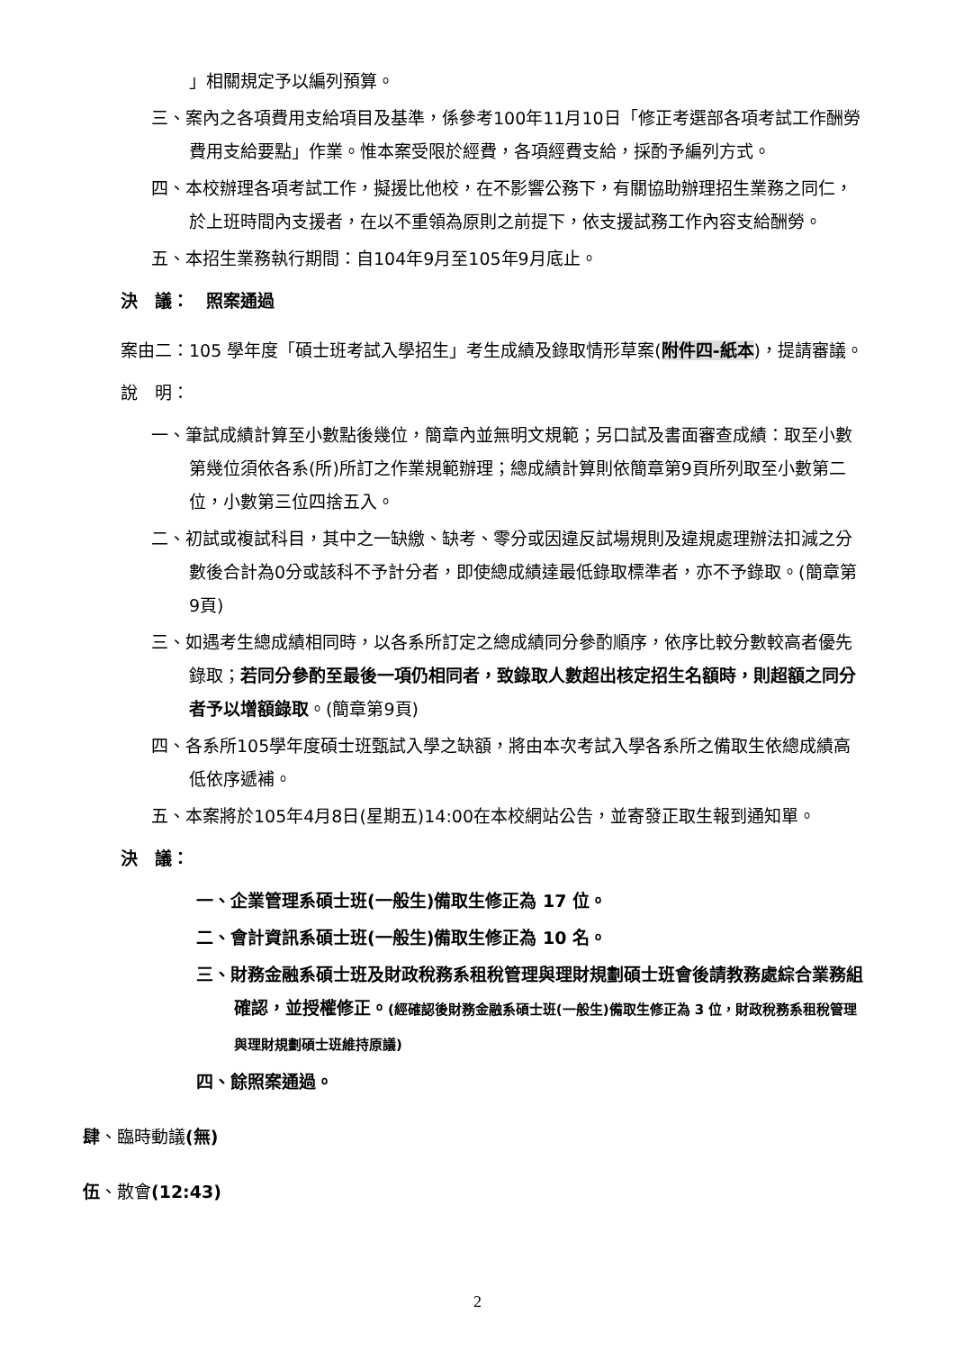」相關規定予以編列預算。
三、案內之各項費用支給項目及基準，係參考100年11月10日「修正考選部各項考試工作酬勞費用支給要點」作業。惟本案受限於經費，各項經費支給，採酌予編列方式。
四、本校辦理各項考試工作，擬援比他校，在不影響公務下，有關協助辦理招生業務之同仁，於上班時間內支援者，在以不重領為原則之前提下，依支援試務工作內容支給酬勞。
五、本招生業務執行期間：自104年9月至105年9月底止。
決　議：　照案通過
案由二：105 學年度「碩士班考試入學招生」考生成績及錄取情形草案(附件四-紙本)，提請審議。
說　明：
一、筆試成績計算至小數點後幾位，簡章內並無明文規範；另口試及書面審查成績：取至小數第幾位須依各系(所)所訂之作業規範辦理；總成績計算則依簡章第9頁所列取至小數第二位，小數第三位四捨五入。
二、初試或複試科目，其中之一缺繳、缺考、零分或因違反試場規則及違規處理辦法扣減之分數後合計為0分或該科不予計分者，即使總成績達最低錄取標準者，亦不予錄取。(簡章第9頁)
三、如遇考生總成績相同時，以各系所訂定之總成績同分參酌順序，依序比較分數較高者優先錄取；若同分參酌至最後一項仍相同者，致錄取人數超出核定招生名額時，則超額之同分者予以增額錄取。(簡章第9頁)
四、各系所105學年度碩士班甄試入學之缺額，將由本次考試入學各系所之備取生依總成績高低依序遞補。
五、本案將於105年4月8日(星期五)14:00在本校網站公告，並寄發正取生報到通知單。
決　議：
一、企業管理系碩士班(一般生)備取生修正為 17 位。
二、會計資訊系碩士班(一般生)備取生修正為 10 名。
三、財務金融系碩士班及財政稅務系租稅管理與理財規劃碩士班會後請教務處綜合業務組確認，並授權修正。(經確認後財務金融系碩士班(一般生)備取生修正為 3 位，財政稅務系租稅管理與理財規劃碩士班維持原議)
四、餘照案通過。
肆、臨時動議(無)
伍、散會(12:43)
2